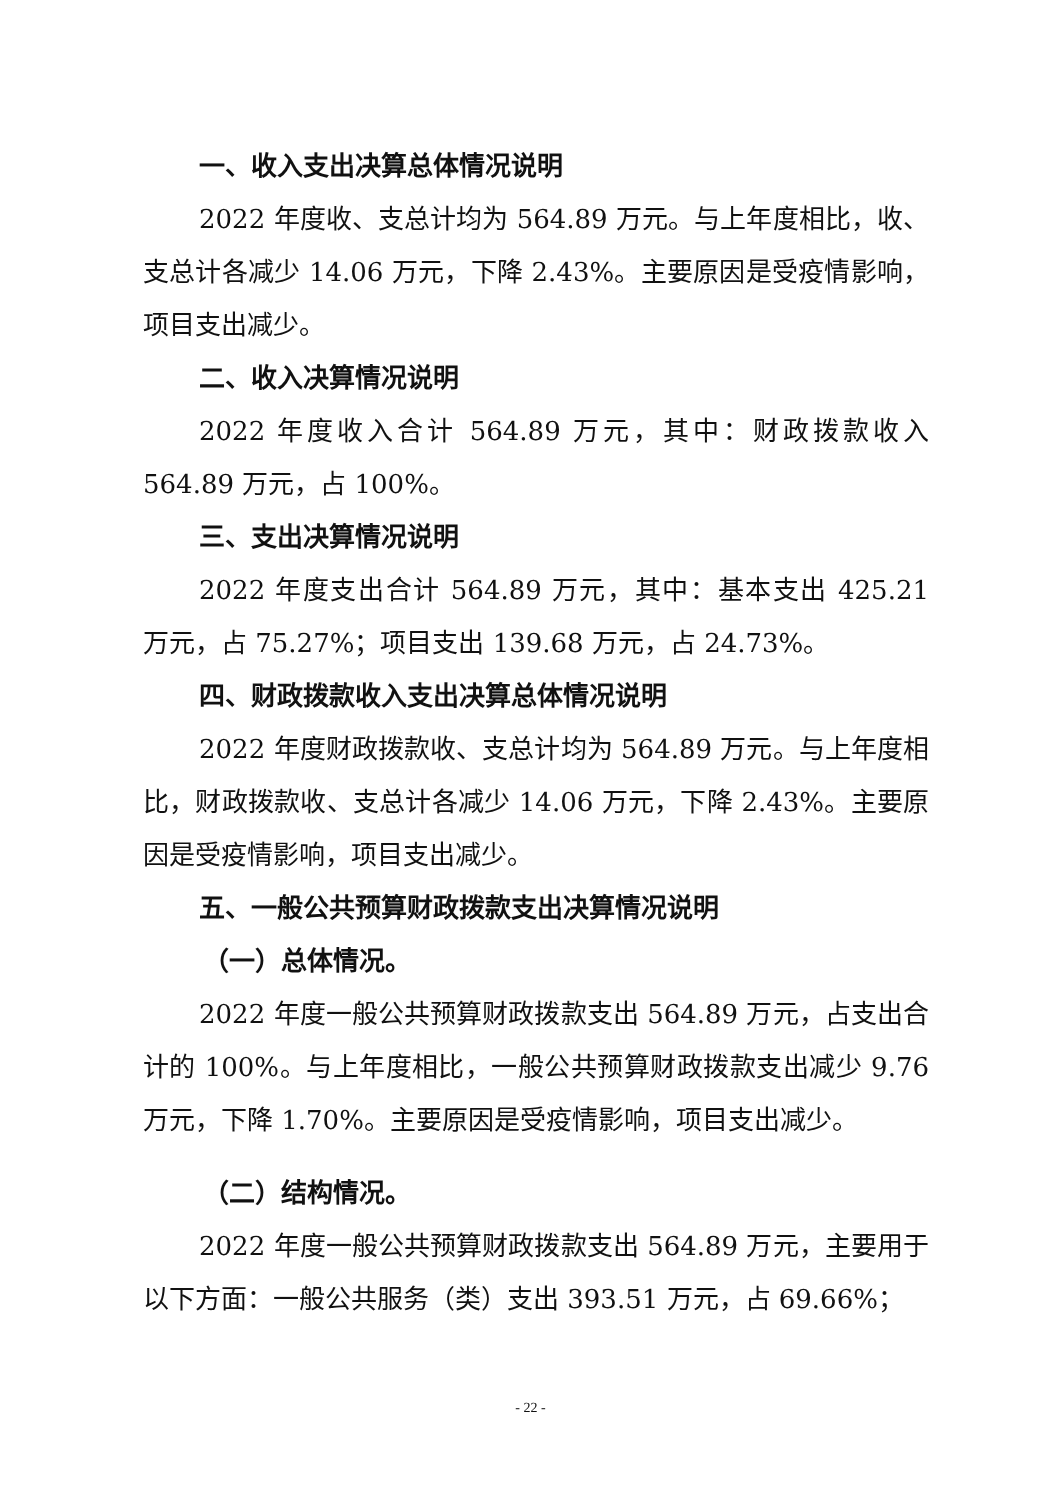一、收入支出决算总体情况说明
2022 年度收、支总计均为 564.89 万元。与上年度相比，收、支总计各减少 14.06 万元，下降 2.43%。主要原因是受疫情影响，项目支出减少。
二、收入决算情况说明
2022 年度收入合计 564.89 万元，其中：财政拨款收入 564.89 万元，占 100%。
三、支出决算情况说明
2022 年度支出合计 564.89 万元，其中：基本支出 425.21 万元，占 75.27%；项目支出 139.68 万元，占 24.73%。
四、财政拨款收入支出决算总体情况说明
2022 年度财政拨款收、支总计均为 564.89 万元。与上年度相比，财政拨款收、支总计各减少 14.06 万元，下降 2.43%。主要原因是受疫情影响，项目支出减少。
五、一般公共预算财政拨款支出决算情况说明
（一）总体情况。
2022 年度一般公共预算财政拨款支出 564.89 万元，占支出合计的 100%。与上年度相比，一般公共预算财政拨款支出减少 9.76 万元，下降 1.70%。主要原因是受疫情影响，项目支出减少。
（二）结构情况。
2022 年度一般公共预算财政拨款支出 564.89 万元，主要用于以下方面：一般公共服务（类）支出 393.51 万元，占 69.66%；
- 22 -